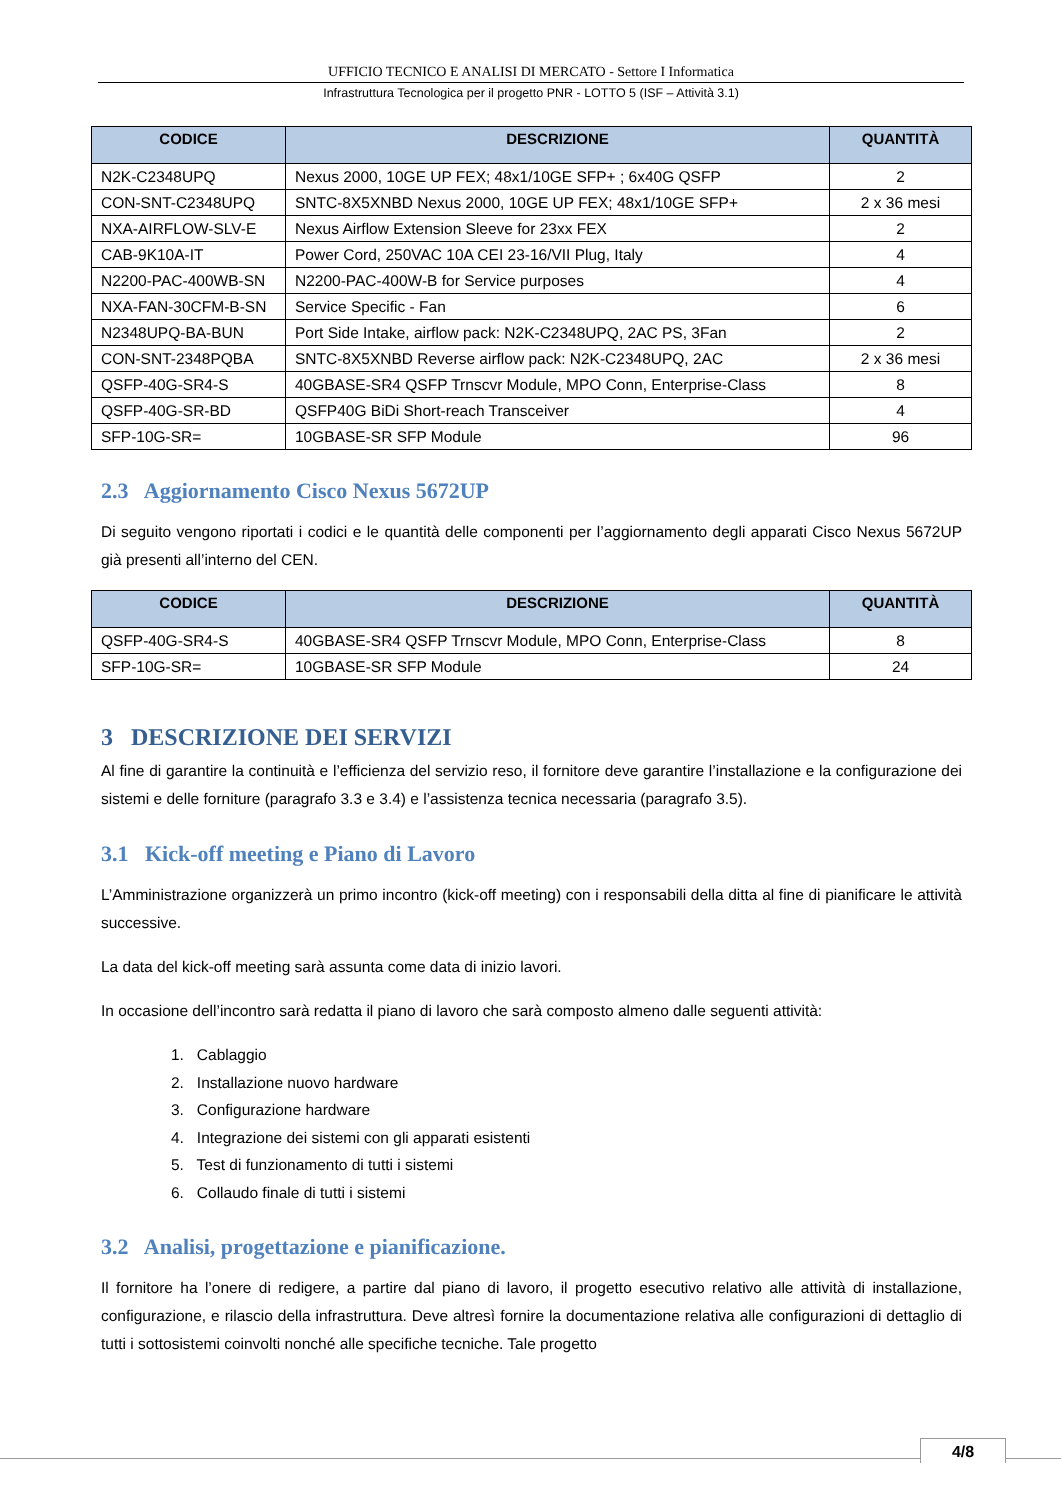UFFICIO TECNICO E ANALISI DI MERCATO - Settore I Informatica
Infrastruttura Tecnologica per il progetto PNR - LOTTO 5 (ISF – Attività 3.1)
| CODICE | DESCRIZIONE | QUANTITÀ |
| --- | --- | --- |
| N2K-C2348UPQ | Nexus 2000, 10GE UP FEX; 48x1/10GE SFP+ ; 6x40G QSFP | 2 |
| CON-SNT-C2348UPQ | SNTC-8X5XNBD Nexus 2000, 10GE UP FEX; 48x1/10GE SFP+ | 2 x 36 mesi |
| NXA-AIRFLOW-SLV-E | Nexus Airflow Extension Sleeve for 23xx FEX | 2 |
| CAB-9K10A-IT | Power Cord, 250VAC 10A CEI 23-16/VII Plug, Italy | 4 |
| N2200-PAC-400WB-SN | N2200-PAC-400W-B for Service purposes | 4 |
| NXA-FAN-30CFM-B-SN | Service Specific - Fan | 6 |
| N2348UPQ-BA-BUN | Port Side Intake, airflow pack: N2K-C2348UPQ, 2AC PS, 3Fan | 2 |
| CON-SNT-2348PQBA | SNTC-8X5XNBD Reverse airflow pack: N2K-C2348UPQ, 2AC | 2 x 36 mesi |
| QSFP-40G-SR4-S | 40GBASE-SR4 QSFP Trnscvr Module, MPO Conn, Enterprise-Class | 8 |
| QSFP-40G-SR-BD | QSFP40G BiDi Short-reach Transceiver | 4 |
| SFP-10G-SR= | 10GBASE-SR SFP Module | 96 |
2.3 Aggiornamento Cisco Nexus 5672UP
Di seguito vengono riportati i codici e le quantità delle componenti per l’aggiornamento degli apparati Cisco Nexus 5672UP già presenti all’interno del CEN.
| CODICE | DESCRIZIONE | QUANTITÀ |
| --- | --- | --- |
| QSFP-40G-SR4-S | 40GBASE-SR4 QSFP Trnscvr Module, MPO Conn, Enterprise-Class | 8 |
| SFP-10G-SR= | 10GBASE-SR SFP Module | 24 |
3 DESCRIZIONE DEI SERVIZI
Al fine di garantire la continuità e l’efficienza del servizio reso, il fornitore deve garantire l’installazione e la configurazione dei sistemi e delle forniture (paragrafo 3.3 e 3.4) e l’assistenza tecnica necessaria (paragrafo 3.5).
3.1 Kick-off meeting e Piano di Lavoro
L’Amministrazione organizzerà un primo incontro (kick-off meeting) con i responsabili della ditta al fine di pianificare le attività successive.
La data del kick-off meeting sarà assunta come data di inizio lavori.
In occasione dell’incontro sarà redatta il piano di lavoro che sarà composto almeno dalle seguenti attività:
1. Cablaggio
2. Installazione nuovo hardware
3. Configurazione hardware
4. Integrazione dei sistemi con gli apparati esistenti
5. Test di funzionamento di tutti i sistemi
6. Collaudo finale di tutti i sistemi
3.2 Analisi, progettazione e pianificazione.
Il fornitore ha l’onere di redigere, a partire dal piano di lavoro, il progetto esecutivo relativo alle attività di installazione, configurazione, e rilascio della infrastruttura. Deve altresì fornire la documentazione relativa alle configurazioni di dettaglio di tutti i sottosistemi coinvolti nonché alle specifiche tecniche. Tale progetto
4/8